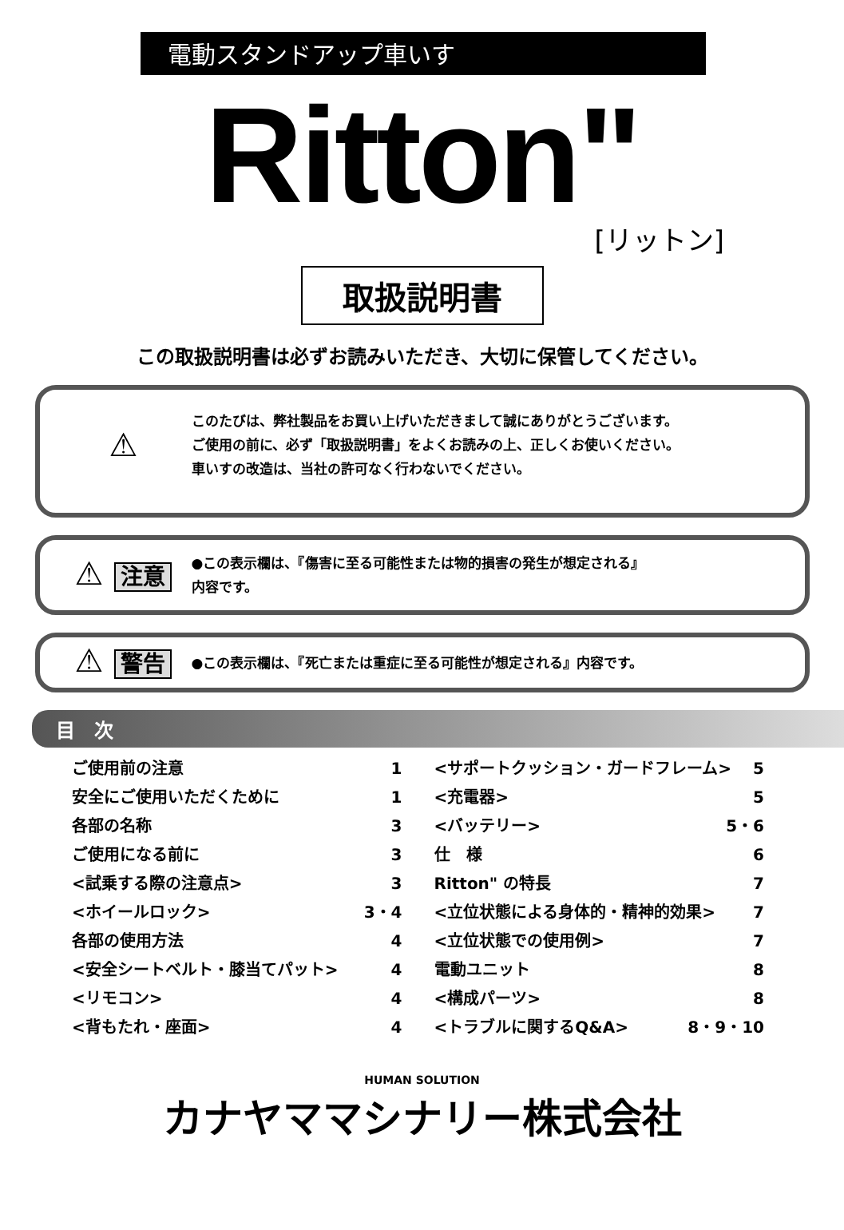電動スタンドアップ車いす
Ritton"
[リットン]
取扱説明書
この取扱説明書は必ずお読みいただき、大切に保管してください。
⚠
このたびは、弊社製品をお買い上げいただきまして誠にありがとうございます。
ご使用の前に、必ず「取扱説明書」をよくお読みの上、正しくお使いください。
車いすの改造は、当社の許可なく行わないでください。
⚠ 注意
●この表示欄は、『傷害に至る可能性または物的損害の発生が想定される』
内容です。
⚠ 警告
●この表示欄は、『死亡または重症に至る可能性が想定される』内容です。
目　次
ご使用前の注意 1
安全にご使用いただくために 1
各部の名称 3
ご使用になる前に 3
<試乗する際の注意点> 3
<ホイールロック> 3・4
各部の使用方法 4
<安全シートベルト・膝当てパット> 4
<リモコン> 4
<背もたれ・座面> 4
<サポートクッション・ガードフレーム> 5
<充電器> 5
<バッテリー> 5・6
仕　様 6
Ritton" の特長 7
<立位状態による身体的・精神的効果> 7
<立位状態での使用例> 7
電動ユニット 8
<構成パーツ> 8
<トラブルに関するQ&A> 8・9・10
HUMAN SOLUTION
カナヤママシナリー株式会社